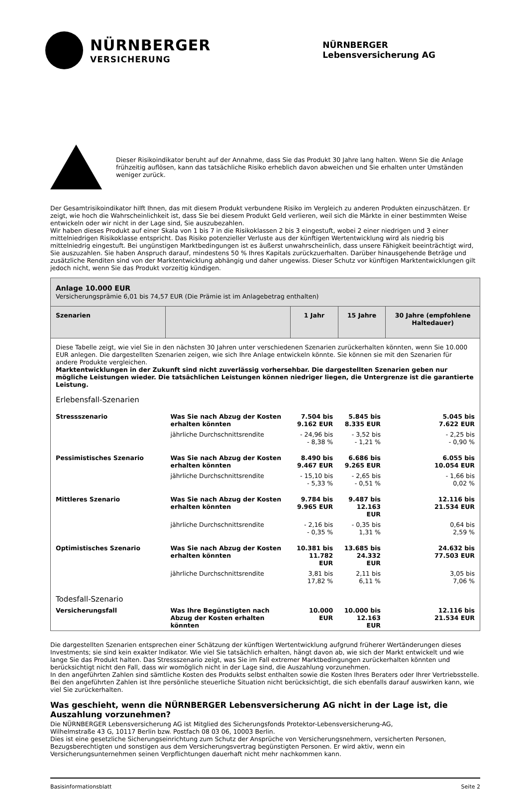NÜRNBERGER
VERSICHERUNG
NÜRNBERGER
Lebensversicherung AG
Dieser Risikoindikator beruht auf der Annahme, dass Sie das Produkt 30 Jahre lang halten. Wenn Sie die Anlage frühzeitig auflösen, kann das tatsächliche Risiko erheblich davon abweichen und Sie erhalten unter Umständen weniger zurück.
Der Gesamtrisikoindikator hilft Ihnen, das mit diesem Produkt verbundene Risiko im Vergleich zu anderen Produkten einzuschätzen. Er zeigt, wie hoch die Wahrscheinlichkeit ist, dass Sie bei diesem Produkt Geld verlieren, weil sich die Märkte in einer bestimmten Weise entwickeln oder wir nicht in der Lage sind, Sie auszubezahlen.
Wir haben dieses Produkt auf einer Skala von 1 bis 7 in die Risikoklassen 2 bis 3 eingestuft, wobei 2 einer niedrigen und 3 einer mittelniedrigen Risikoklasse entspricht. Das Risiko potenzieller Verluste aus der künftigen Wertentwicklung wird als niedrig bis mittelniedrig eingestuft. Bei ungünstigen Marktbedingungen ist es äußerst unwahrscheinlich, dass unsere Fähigkeit beeinträchtigt wird, Sie auszuzahlen. Sie haben Anspruch darauf, mindestens 50 % Ihres Kapitals zurückzuerhalten. Darüber hinausgehende Beträge und zusätzliche Renditen sind von der Marktentwicklung abhängig und daher ungewiss. Dieser Schutz vor künftigen Marktentwicklungen gilt jedoch nicht, wenn Sie das Produkt vorzeitig kündigen.
| Anlage 10.000 EUR Versicherungsprämie 6,01 bis 74,57 EUR (Die Prämie ist im Anlagebetrag enthalten) | | | | |
| Szenarien | | 1 Jahr | 15 Jahre | 30 Jahre (empfohlene Haltedauer) |
| Diese Tabelle zeigt, wie viel Sie in den nächsten 30 Jahren unter verschiedenen Szenarien zurückerhalten könnten, wenn Sie 10.000 EUR anlegen. Die dargestellten Szenarien zeigen, wie sich Ihre Anlage entwickeln könnte. Sie können sie mit den Szenarien für andere Produkte vergleichen. Marktentwicklungen in der Zukunft sind nicht zuverlässig vorhersehbar. Die dargestellten Szenarien geben nur mögliche Leistungen wieder. Die tatsächlichen Leistungen können niedriger liegen, die Untergrenze ist die garantierte Leistung. Erlebensfall-Szenarien | | | | |
| Stressszenario | Was Sie nach Abzug der Kosten erhalten könnten | 7.504 bis 9.162 EUR | 5.845 bis 8.335 EUR | 5.045 bis 7.622 EUR |
| | jährliche Durchschnittsrendite | - 24,96 bis - 8,38 % | - 3,52 bis - 1,21 % | - 2,25 bis - 0,90 % |
| Pessimistisches Szenario | Was Sie nach Abzug der Kosten erhalten könnten | 8.490 bis 9.467 EUR | 6.686 bis 9.265 EUR | 6.055 bis 10.054 EUR |
| | jährliche Durchschnittsrendite | - 15,10 bis - 5,33 % | - 2,65 bis - 0,51 % | - 1,66 bis 0,02 % |
| Mittleres Szenario | Was Sie nach Abzug der Kosten erhalten könnten | 9.784 bis 9.965 EUR | 9.487 bis 12.163 EUR | 12.116 bis 21.534 EUR |
| | jährliche Durchschnittsrendite | - 2,16 bis - 0,35 % | - 0,35 bis 1,31 % | 0,64 bis 2,59 % |
| Optimistisches Szenario | Was Sie nach Abzug der Kosten erhalten könnten | 10.381 bis 11.782 EUR | 13.685 bis 24.332 EUR | 24.632 bis 77.503 EUR |
| | jährliche Durchschnittsrendite | 3,81 bis 17,82 % | 2,11 bis 6,11 % | 3,05 bis 7,06 % |
| Todesfall-Szenario | | | | |
| Versicherungsfall | Was Ihre Begünstigten nach Abzug der Kosten erhalten könnten | 10.000 EUR | 10.000 bis 12.163 EUR | 12.116 bis 21.534 EUR |
Die dargestellten Szenarien entsprechen einer Schätzung der künftigen Wertentwicklung aufgrund früherer Wertänderungen dieses Investments; sie sind kein exakter Indikator. Wie viel Sie tatsächlich erhalten, hängt davon ab, wie sich der Markt entwickelt und wie lange Sie das Produkt halten. Das Stressszenario zeigt, was Sie im Fall extremer Marktbedingungen zurückerhalten könnten und berücksichtigt nicht den Fall, dass wir womöglich nicht in der Lage sind, die Auszahlung vorzunehmen.
In den angeführten Zahlen sind sämtliche Kosten des Produkts selbst enthalten sowie die Kosten Ihres Beraters oder Ihrer Vertriebsstelle. Bei den angeführten Zahlen ist Ihre persönliche steuerliche Situation nicht berücksichtigt, die sich ebenfalls darauf auswirken kann, wie viel Sie zurückerhalten.
Was geschieht, wenn die NÜRNBERGER Lebensversicherung AG nicht in der Lage ist, die Auszahlung vorzunehmen?
Die NÜRNBERGER Lebensversicherung AG ist Mitglied des Sicherungsfonds Protektor-Lebensversicherung-AG,
Wilhelmstraße 43 G, 10117 Berlin bzw. Postfach 08 03 06, 10003 Berlin.
Dies ist eine gesetzliche Sicherungseinrichtung zum Schutz der Ansprüche von Versicherungsnehmern, versicherten Personen, Bezugsberechtigten und sonstigen aus dem Versicherungsvertrag begünstigten Personen. Er wird aktiv, wenn ein Versicherungsunternehmen seinen Verpflichtungen dauerhaft nicht mehr nachkommen kann.
Basisinformationsblatt Seite 2